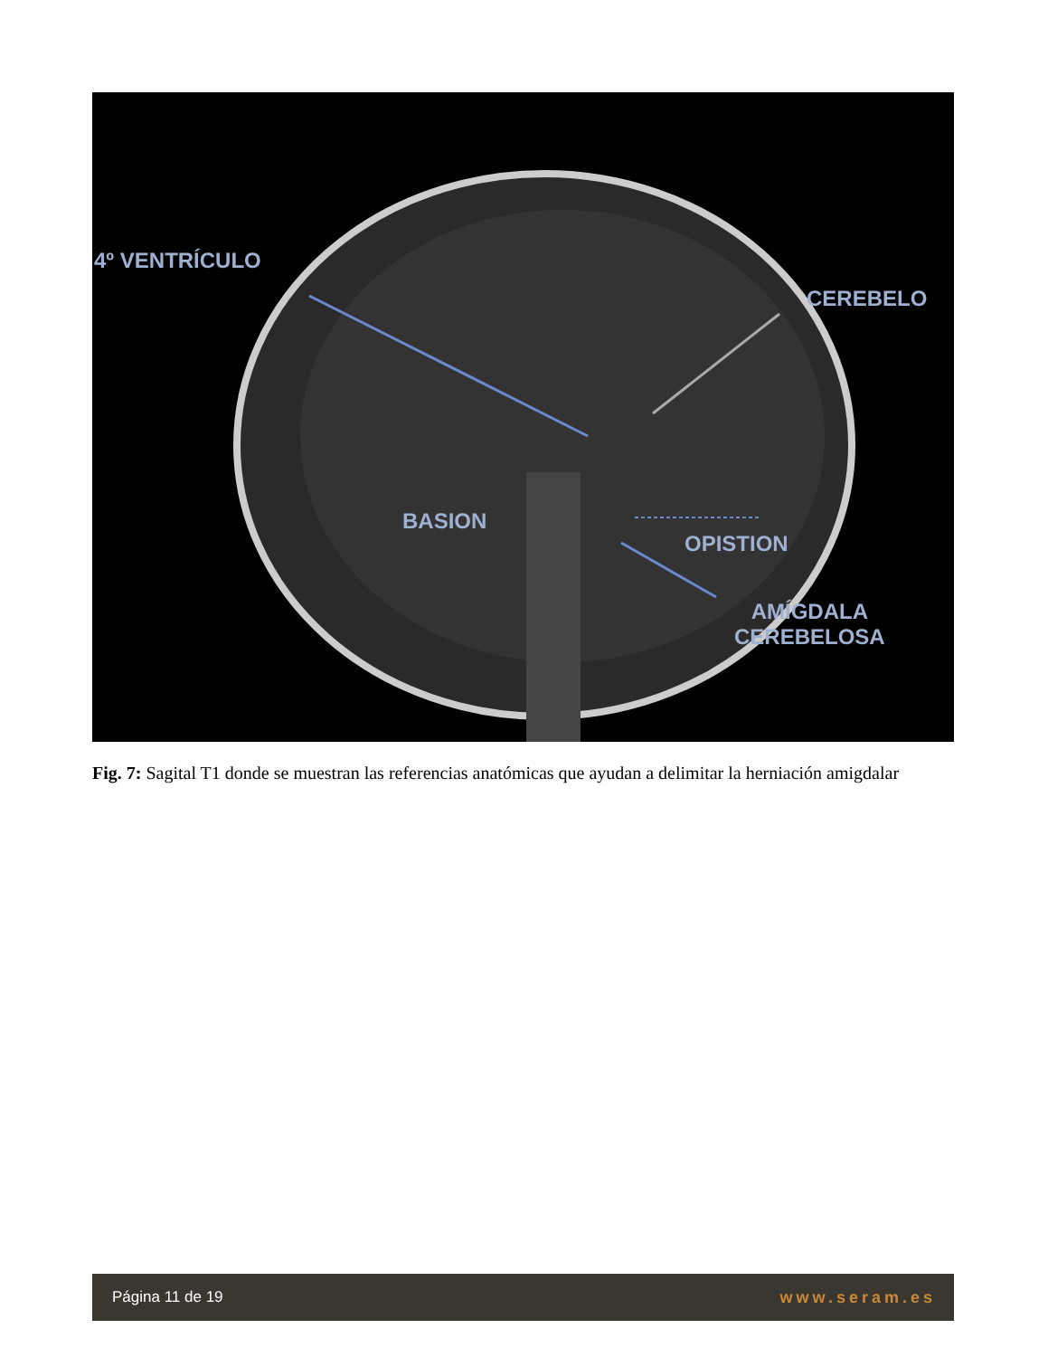4º VENTRÍCULO
CEREBELO
BASION
OPISTION
AMÍGDALA
CEREBELOSA
Fig. 7: Sagital T1 donde se muestran las referencias anatómicas que ayudan a delimitar la herniación amigdalar
Página 11 de 19 www.seram.es